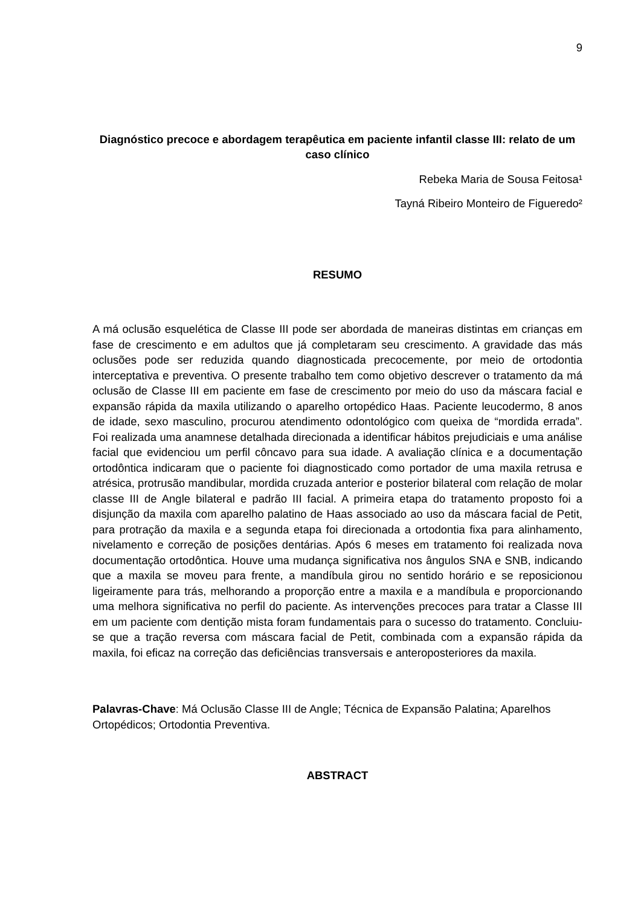9
Diagnóstico precoce e abordagem terapêutica em paciente infantil classe III: relato de um caso clínico
Rebeka Maria de Sousa Feitosa¹
Tayná Ribeiro Monteiro de Figueredo²
RESUMO
A má oclusão esquelética de Classe III pode ser abordada de maneiras distintas em crianças em fase de crescimento e em adultos que já completaram seu crescimento. A gravidade das más oclusões pode ser reduzida quando diagnosticada precocemente, por meio de ortodontia interceptativa e preventiva. O presente trabalho tem como objetivo descrever o tratamento da má oclusão de Classe III em paciente em fase de crescimento por meio do uso da máscara facial e expansão rápida da maxila utilizando o aparelho ortopédico Haas. Paciente leucodermo, 8 anos de idade, sexo masculino, procurou atendimento odontológico com queixa de “mordida errada”. Foi realizada uma anamnese detalhada direcionada a identificar hábitos prejudiciais e uma análise facial que evidenciou um perfil côncavo para sua idade. A avaliação clínica e a documentação ortodôntica indicaram que o paciente foi diagnosticado como portador de uma maxila retrusa e atrésica, protrusão mandibular, mordida cruzada anterior e posterior bilateral com relação de molar classe III de Angle bilateral e padrão III facial. A primeira etapa do tratamento proposto foi a disjunção da maxila com aparelho palatino de Haas associado ao uso da máscara facial de Petit, para protração da maxila e a segunda etapa foi direcionada a ortodontia fixa para alinhamento, nivelamento e correção de posições dentárias. Após 6 meses em tratamento foi realizada nova documentação ortodôntica. Houve uma mudança significativa nos ângulos SNA e SNB, indicando que a maxila se moveu para frente, a mandíbula girou no sentido horário e se reposicionou ligeiramente para trás, melhorando a proporção entre a maxila e a mandíbula e proporcionando uma melhora significativa no perfil do paciente. As intervenções precoces para tratar a Classe III em um paciente com dentição mista foram fundamentais para o sucesso do tratamento. Concluiu-se que a tração reversa com máscara facial de Petit, combinada com a expansão rápida da maxila, foi eficaz na correção das deficiências transversais e anteroposteriores da maxila.
Palavras-Chave: Má Oclusão Classe III de Angle; Técnica de Expansão Palatina; Aparelhos Ortopédicos; Ortodontia Preventiva.
ABSTRACT